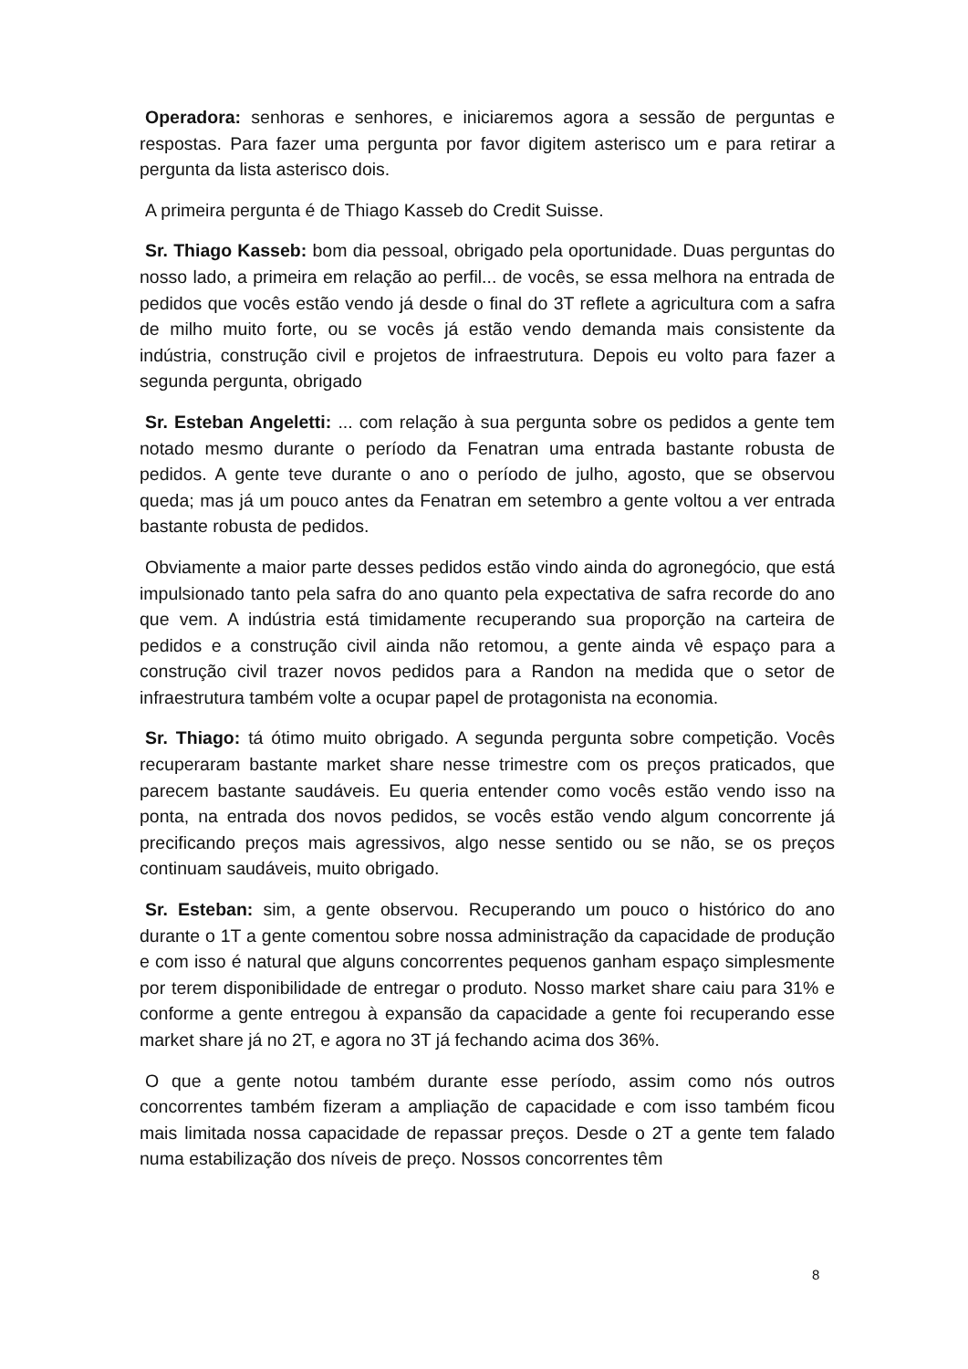Operadora: senhoras e senhores, e iniciaremos agora a sessão de perguntas e respostas. Para fazer uma pergunta por favor digitem asterisco um e para retirar a pergunta da lista asterisco dois.
A primeira pergunta é de Thiago Kasseb do Credit Suisse.
Sr. Thiago Kasseb: bom dia pessoal, obrigado pela oportunidade. Duas perguntas do nosso lado, a primeira em relação ao perfil... de vocês, se essa melhora na entrada de pedidos que vocês estão vendo já desde o final do 3T reflete a agricultura com a safra de milho muito forte, ou se vocês já estão vendo demanda mais consistente da indústria, construção civil e projetos de infraestrutura. Depois eu volto para fazer a segunda pergunta, obrigado
Sr. Esteban Angeletti: ... com relação à sua pergunta sobre os pedidos a gente tem notado mesmo durante o período da Fenatran uma entrada bastante robusta de pedidos. A gente teve durante o ano o período de julho, agosto, que se observou queda; mas já um pouco antes da Fenatran em setembro a gente voltou a ver entrada bastante robusta de pedidos.
Obviamente a maior parte desses pedidos estão vindo ainda do agronegócio, que está impulsionado tanto pela safra do ano quanto pela expectativa de safra recorde do ano que vem. A indústria está timidamente recuperando sua proporção na carteira de pedidos e a construção civil ainda não retomou, a gente ainda vê espaço para a construção civil trazer novos pedidos para a Randon na medida que o setor de infraestrutura também volte a ocupar papel de protagonista na economia.
Sr. Thiago: tá ótimo muito obrigado. A segunda pergunta sobre competição. Vocês recuperaram bastante market share nesse trimestre com os preços praticados, que parecem bastante saudáveis. Eu queria entender como vocês estão vendo isso na ponta, na entrada dos novos pedidos, se vocês estão vendo algum concorrente já precificando preços mais agressivos, algo nesse sentido ou se não, se os preços continuam saudáveis, muito obrigado.
Sr. Esteban: sim, a gente observou. Recuperando um pouco o histórico do ano durante o 1T a gente comentou sobre nossa administração da capacidade de produção e com isso é natural que alguns concorrentes pequenos ganham espaço simplesmente por terem disponibilidade de entregar o produto. Nosso market share caiu para 31% e conforme a gente entregou à expansão da capacidade a gente foi recuperando esse market share já no 2T, e agora no 3T já fechando acima dos 36%.
O que a gente notou também durante esse período, assim como nós outros concorrentes também fizeram a ampliação de capacidade e com isso também ficou mais limitada nossa capacidade de repassar preços. Desde o 2T a gente tem falado numa estabilização dos níveis de preço. Nossos concorrentes têm
8